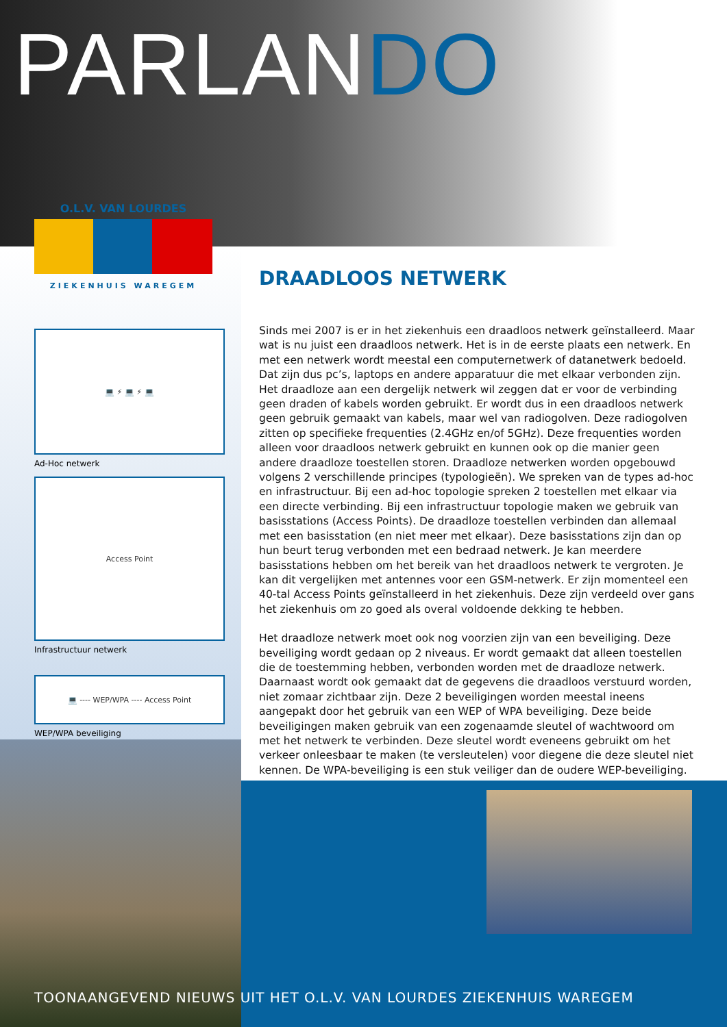PARLANDO
O.L.V. VAN LOURDES
ZIEKENHUIS WAREGEM
💻 ⚡ 💻 ⚡ 💻
Ad-Hoc netwerk
Access Point
Infrastructuur netwerk
💻 ---- WEP/WPA ---- Access Point
WEP/WPA beveiliging
DRAADLOOS NETWERK
Sinds mei 2007 is er in het ziekenhuis een draadloos netwerk geïnstalleerd. Maar wat is nu juist een draadloos netwerk. Het is in de eerste plaats een netwerk. En met een netwerk wordt meestal een computernetwerk of datanetwerk bedoeld. Dat zijn dus pc’s, laptops en andere apparatuur die met elkaar verbonden zijn. Het draadloze aan een dergelijk netwerk wil zeggen dat er voor de verbinding geen draden of kabels worden gebruikt. Er wordt dus in een draadloos netwerk geen gebruik gemaakt van kabels, maar wel van radiogolven. Deze radiogolven zitten op specifieke frequenties (2.4GHz en/of 5GHz). Deze frequenties worden alleen voor draadloos netwerk gebruikt en kunnen ook op die manier geen andere draadloze toestellen storen. Draadloze netwerken worden opgebouwd volgens 2 verschillende principes (typologieën). We spreken van de types ad-hoc en infrastructuur. Bij een ad-hoc topologie spreken 2 toestellen met elkaar via een directe verbinding. Bij een infrastructuur topologie maken we gebruik van basisstations (Access Points). De draadloze toestellen verbinden dan allemaal met een basisstation (en niet meer met elkaar). Deze basisstations zijn dan op hun beurt terug verbonden met een bedraad netwerk. Je kan meerdere basisstations hebben om het bereik van het draadloos netwerk te vergroten. Je kan dit vergelijken met antennes voor een GSM-netwerk. Er zijn momenteel een 40-tal Access Points geïnstalleerd in het ziekenhuis. Deze zijn verdeeld over gans het ziekenhuis om zo goed als overal voldoende dekking te hebben.
Het draadloze netwerk moet ook nog voorzien zijn van een beveiliging. Deze beveiliging wordt gedaan op 2 niveaus. Er wordt gemaakt dat alleen toestellen die de toestemming hebben, verbonden worden met de draadloze netwerk. Daarnaast wordt ook gemaakt dat de gegevens die draadloos verstuurd worden, niet zomaar zichtbaar zijn. Deze 2 beveiligingen worden meestal ineens aangepakt door het gebruik van een WEP of WPA beveiliging. Deze beide beveiligingen maken gebruik van een zogenaamde sleutel of wachtwoord om met het netwerk te verbinden. Deze sleutel wordt eveneens gebruikt om het verkeer onleesbaar te maken (te versleutelen) voor diegene die deze sleutel niet kennen. De WPA-beveiliging is een stuk veiliger dan de oudere WEP-beveiliging.
TOONAANGEVEND NIEUWS UIT HET O.L.V. VAN LOURDES ZIEKENHUIS WAREGEM